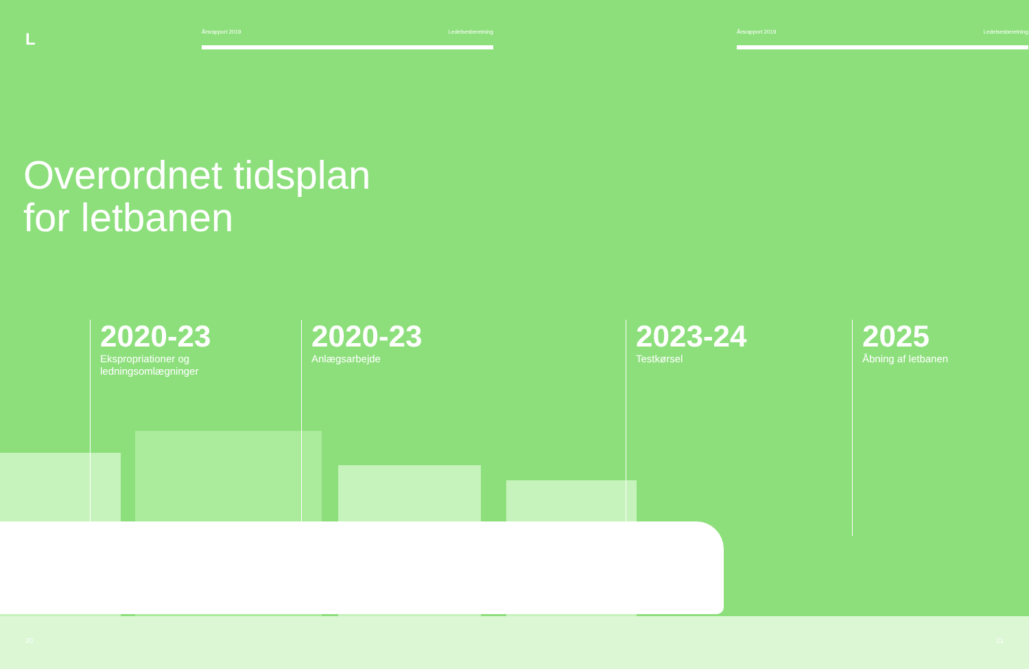L
Årsrapport 2019 Ledelsesberetning Årsrapport 2019 Ledelsesberetning
Overordnet tidsplan
for letbanen
2020-23
Ekspropriationer og
ledningsomlægninger
2020-23
Anlægsarbejde
2023-24
Testkørsel
2025
Åbning af letbanen
20 21